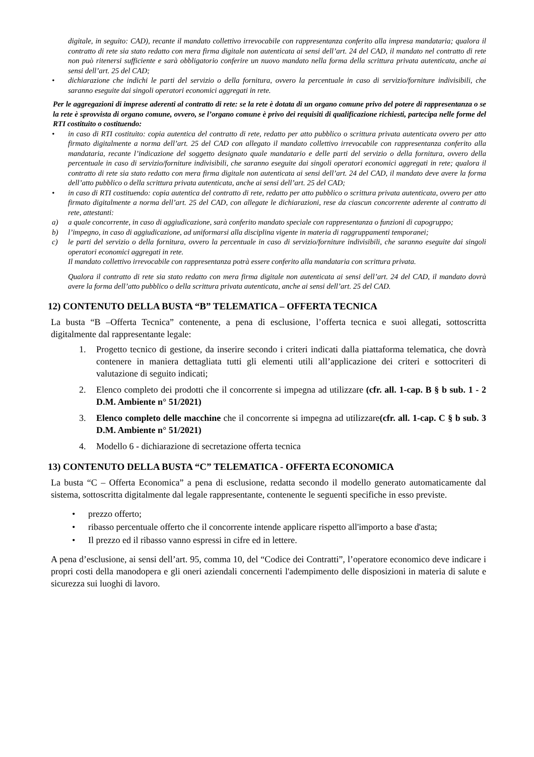digitale, in seguito: CAD), recante il mandato collettivo irrevocabile con rappresentanza conferito alla impresa mandataria; qualora il contratto di rete sia stato redatto con mera firma digitale non autenticata ai sensi dell’art. 24 del CAD, il mandato nel contratto di rete non può ritenersi sufficiente e sarà obbligatorio conferire un nuovo mandato nella forma della scrittura privata autenticata, anche ai sensi dell’art. 25 del CAD;
• dichiarazione che indichi le parti del servizio o della fornitura, ovvero la percentuale in caso di servizio/forniture indivisibili, che saranno eseguite dai singoli operatori economici aggregati in rete.
Per le aggregazioni di imprese aderenti al contratto di rete: se la rete è dotata di un organo comune privo del potere di rappresentanza o se la rete è sprovvista di organo comune, ovvero, se l’organo comune è privo dei requisiti di qualificazione richiesti, partecipa nelle forme del RTI costituito o costituendo:
• in caso di RTI costituito: copia autentica del contratto di rete, redatto per atto pubblico o scrittura privata autenticata ovvero per atto firmato digitalmente a norma dell’art. 25 del CAD con allegato il mandato collettivo irrevocabile con rappresentanza conferito alla mandataria, recante l’indicazione del soggetto designato quale mandatario e delle parti del servizio o della fornitura, ovvero della percentuale in caso di servizio/forniture indivisibili, che saranno eseguite dai singoli operatori economici aggregati in rete; qualora il contratto di rete sia stato redatto con mera firma digitale non autenticata ai sensi dell’art. 24 del CAD, il mandato deve avere la forma dell’atto pubblico o della scrittura privata autenticata, anche ai sensi dell’art. 25 del CAD;
• in caso di RTI costituendo: copia autentica del contratto di rete, redatto per atto pubblico o scrittura privata autenticata, ovvero per atto firmato digitalmente a norma dell’art. 25 del CAD, con allegate le dichiarazioni, rese da ciascun concorrente aderente al contratto di rete, attestanti:
a) a quale concorrente, in caso di aggiudicazione, sarà conferito mandato speciale con rappresentanza o funzioni di capogruppo;
b) l’impegno, in caso di aggiudicazione, ad uniformarsi alla disciplina vigente in materia di raggruppamenti temporanei;
c) le parti del servizio o della fornitura, ovvero la percentuale in caso di servizio/forniture indivisibili, che saranno eseguite dai singoli operatori economici aggregati in rete.
Il mandato collettivo irrevocabile con rappresentanza potrà essere conferito alla mandataria con scrittura privata.
Qualora il contratto di rete sia stato redatto con mera firma digitale non autenticata ai sensi dell’art. 24 del CAD, il mandato dovrà avere la forma dell’atto pubblico o della scrittura privata autenticata, anche ai sensi dell’art. 25 del CAD.
12) CONTENUTO DELLA BUSTA “B” TELEMATICA – OFFERTA TECNICA
La busta “B –Offerta Tecnica” contenente, a pena di esclusione, l’offerta tecnica e suoi allegati, sottoscritta digitalmente dal rappresentante legale:
1. Progetto tecnico di gestione, da inserire secondo i criteri indicati dalla piattaforma telematica, che dovrà contenere in maniera dettagliata tutti gli elementi utili all’applicazione dei criteri e sottocriteri di valutazione di seguito indicati;
2. Elenco completo dei prodotti che il concorrente si impegna ad utilizzare (cfr. all. 1-cap. B § b sub. 1 - 2 D.M. Ambiente n° 51/2021)
3. Elenco completo delle macchine che il concorrente si impegna ad utilizzare(cfr. all. 1-cap. C § b sub. 3 D.M. Ambiente n° 51/2021)
4. Modello 6 - dichiarazione di secretazione offerta tecnica
13) CONTENUTO DELLA BUSTA “C” TELEMATICA - OFFERTA ECONOMICA
La busta “C – Offerta Economica” a pena di esclusione, redatta secondo il modello generato automaticamente dal sistema, sottoscritta digitalmente dal legale rappresentante, contenente le seguenti specifiche in esso previste.
• prezzo offerto;
• ribasso percentuale offerto che il concorrente intende applicare rispetto all'importo a base d'asta;
• Il prezzo ed il ribasso vanno espressi in cifre ed in lettere.
A pena d’esclusione, ai sensi dell’art. 95, comma 10, del “Codice dei Contratti”, l’operatore economico deve indicare i propri costi della manodopera e gli oneri aziendali concernenti l'adempimento delle disposizioni in materia di salute e sicurezza sui luoghi di lavoro.